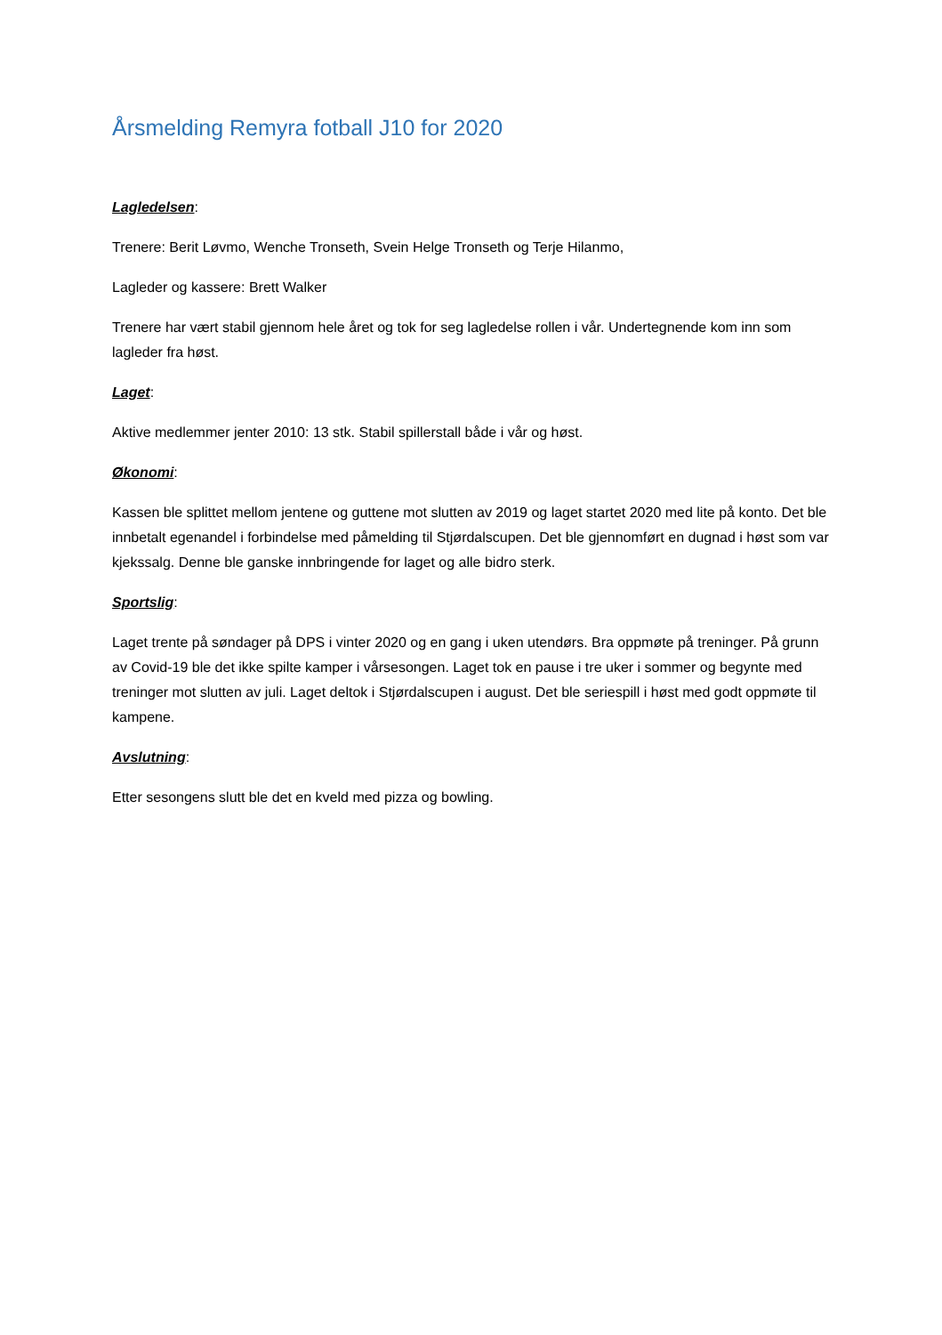Årsmelding Remyra fotball J10 for 2020
Lagledelsen:
Trenere: Berit Løvmo, Wenche Tronseth, Svein Helge Tronseth og Terje Hilanmo,
Lagleder og kassere: Brett Walker
Trenere har vært stabil gjennom hele året og tok for seg lagledelse rollen i vår. Undertegnende kom inn som lagleder fra høst.
Laget:
Aktive medlemmer jenter 2010: 13 stk. Stabil spillerstall både i vår og høst.
Økonomi:
Kassen ble splittet mellom jentene og guttene mot slutten av 2019 og laget startet 2020 med lite på konto. Det ble innbetalt egenandel i forbindelse med påmelding til Stjørdalscupen. Det ble gjennomført en dugnad i høst som var kjekssalg. Denne ble ganske innbringende for laget og alle bidro sterk.
Sportslig:
Laget trente på søndager på DPS i vinter 2020 og en gang i uken utendørs. Bra oppmøte på treninger. På grunn av Covid-19 ble det ikke spilte kamper i vårsesongen. Laget tok en pause i tre uker i sommer og begynte med treninger mot slutten av juli. Laget deltok i Stjørdalscupen i august. Det ble seriespill i høst med godt oppmøte til kampene.
Avslutning:
Etter sesongens slutt ble det en kveld med pizza og bowling.